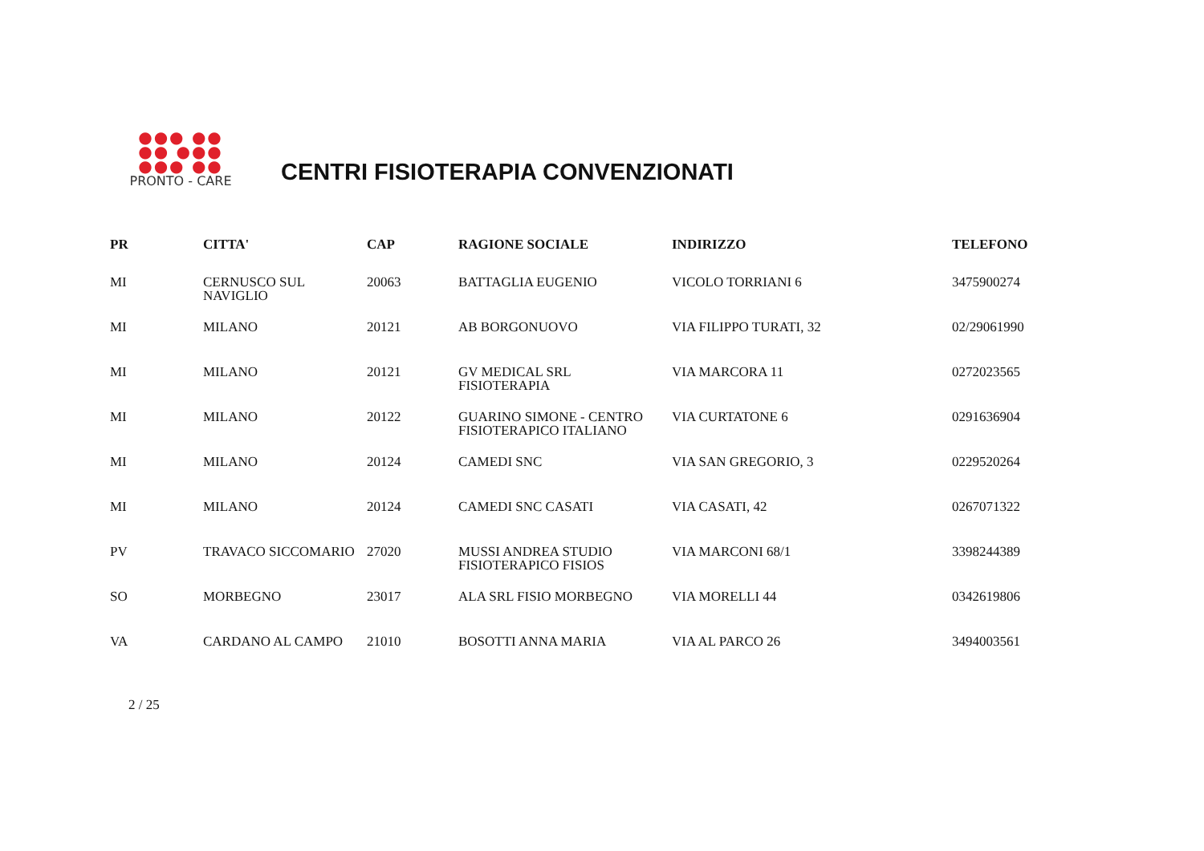●●● ●●
●● ●●●
●●● ●●
PRONTO - CARE
CENTRI FISIOTERAPIA CONVENZIONATI
| PR | CITTA' | CAP | RAGIONE SOCIALE | INDIRIZZO | TELEFONO |
| --- | --- | --- | --- | --- | --- |
| MI | CERNUSCO SUL NAVIGLIO | 20063 | BATTAGLIA EUGENIO | VICOLO TORRIANI 6 | 3475900274 |
| MI | MILANO | 20121 | AB BORGONUOVO | VIA FILIPPO TURATI, 32 | 02/29061990 |
| MI | MILANO | 20121 | GV MEDICAL SRL FISIOTERAPIA | VIA MARCORA 11 | 0272023565 |
| MI | MILANO | 20122 | GUARINO SIMONE - CENTRO FISIOTERAPICO ITALIANO | VIA CURTATONE 6 | 0291636904 |
| MI | MILANO | 20124 | CAMEDI SNC | VIA SAN GREGORIO, 3 | 0229520264 |
| MI | MILANO | 20124 | CAMEDI SNC CASATI | VIA CASATI, 42 | 0267071322 |
| PV | TRAVACO SICCOMARIO | 27020 | MUSSI ANDREA STUDIO FISIOTERAPICO FISIOS | VIA MARCONI 68/1 | 3398244389 |
| SO | MORBEGNO | 23017 | ALA SRL FISIO MORBEGNO | VIA MORELLI 44 | 0342619806 |
| VA | CARDANO AL CAMPO | 21010 | BOSOTTI ANNA MARIA | VIA AL PARCO 26 | 3494003561 |
2 / 25